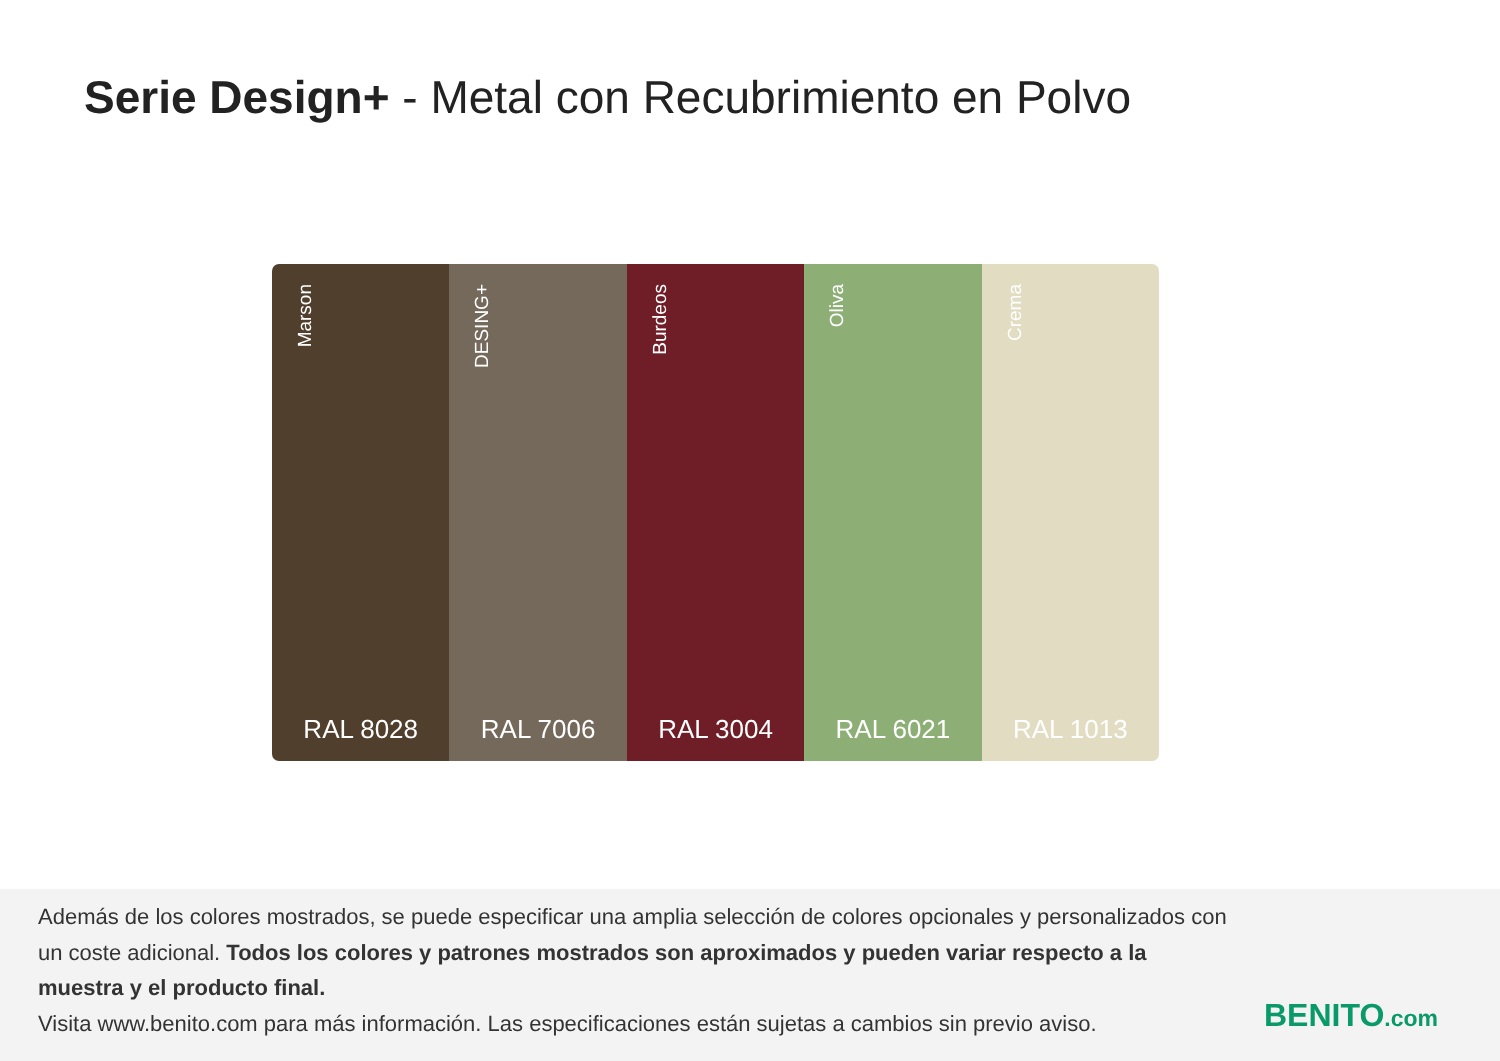Serie Design+ - Metal con Recubrimiento en Polvo
Marson
RAL 8028
DESING+
RAL 7006
Burdeos
RAL 3004
Oliva
RAL 6021
Crema
RAL 1013
Además de los colores mostrados, se puede especificar una amplia selección de colores opcionales y personalizados con un coste adicional. Todos los colores y patrones mostrados son aproximados y pueden variar respecto a la muestra y el producto final.
Visita www.benito.com para más información. Las especificaciones están sujetas a cambios sin previo aviso.
BENITO.com